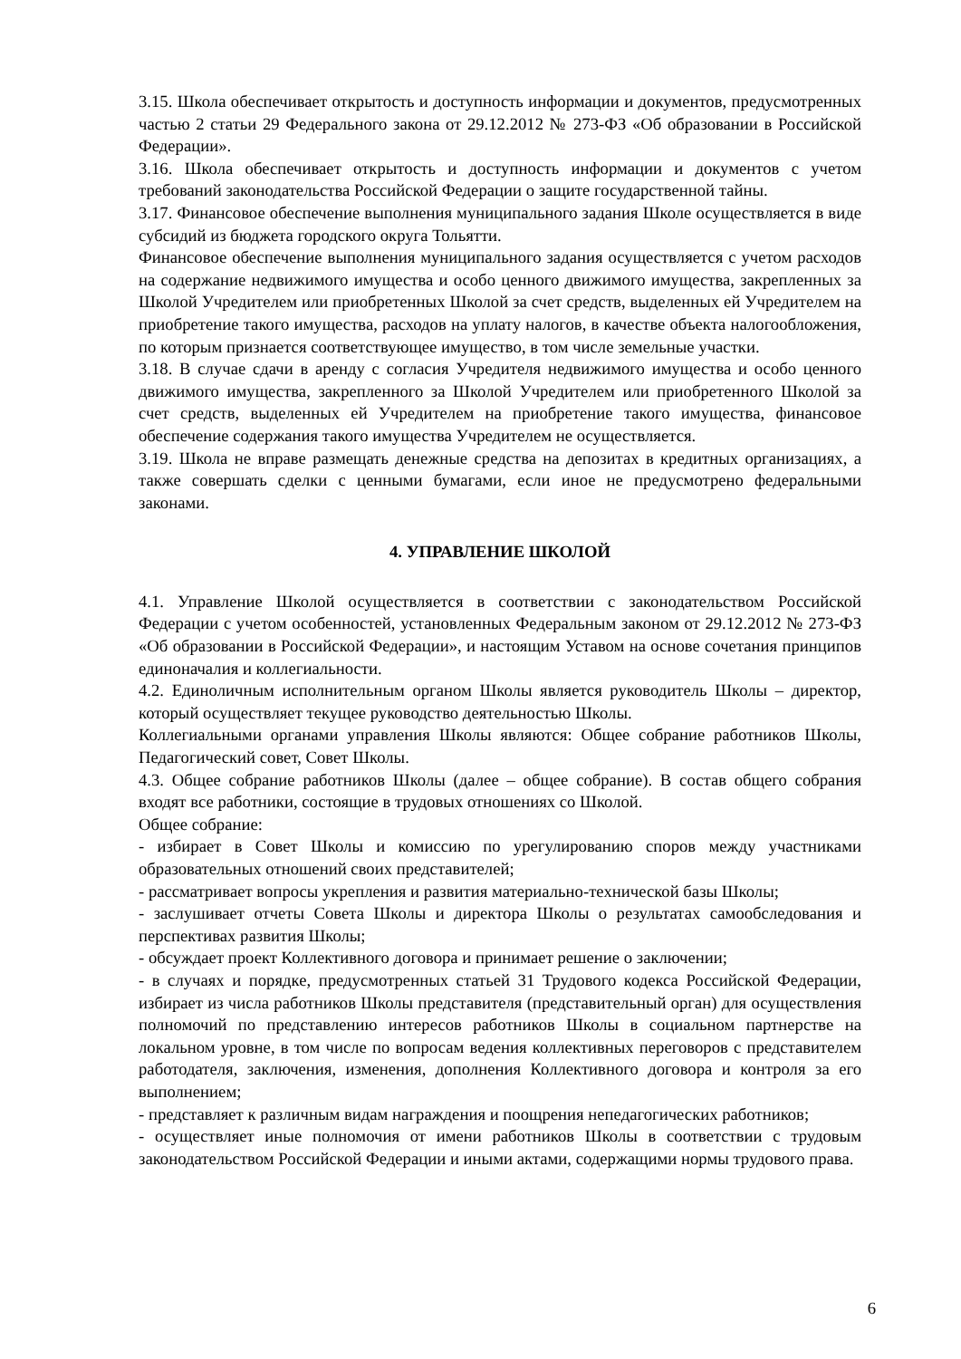3.15. Школа обеспечивает открытость и доступность информации и документов, предусмотренных частью 2 статьи 29 Федерального закона от 29.12.2012 № 273-ФЗ «Об образовании в Российской Федерации».
3.16. Школа обеспечивает открытость и доступность информации и документов с учетом требований законодательства Российской Федерации о защите государственной тайны.
3.17. Финансовое обеспечение выполнения муниципального задания Школе осуществляется в виде субсидий из бюджета городского округа Тольятти.
Финансовое обеспечение выполнения муниципального задания осуществляется с учетом расходов на содержание недвижимого имущества и особо ценного движимого имущества, закрепленных за Школой Учредителем или приобретенных Школой за счет средств, выделенных ей Учредителем на приобретение такого имущества, расходов на уплату налогов, в качестве объекта налогообложения, по которым признается соответствующее имущество, в том числе земельные участки.
3.18. В случае сдачи в аренду с согласия Учредителя недвижимого имущества и особо ценного движимого имущества, закрепленного за Школой Учредителем или приобретенного Школой за счет средств, выделенных ей Учредителем на приобретение такого имущества, финансовое обеспечение содержания такого имущества Учредителем не осуществляется.
3.19. Школа не вправе размещать денежные средства на депозитах в кредитных организациях, а также совершать сделки с ценными бумагами, если иное не предусмотрено федеральными законами.
4. УПРАВЛЕНИЕ ШКОЛОЙ
4.1. Управление Школой осуществляется в соответствии с законодательством Российской Федерации с учетом особенностей, установленных Федеральным законом от 29.12.2012 № 273-ФЗ «Об образовании в Российской Федерации», и настоящим Уставом на основе сочетания принципов единоначалия и коллегиальности.
4.2. Единоличным исполнительным органом Школы является руководитель Школы – директор, который осуществляет текущее руководство деятельностью Школы.
Коллегиальными органами управления Школы являются: Общее собрание работников Школы, Педагогический совет, Совет Школы.
4.3. Общее собрание работников Школы (далее – общее собрание). В состав общего собрания входят все работники, состоящие в трудовых отношениях со Школой.
Общее собрание:
- избирает в Совет Школы и комиссию по урегулированию споров между участниками образовательных отношений своих представителей;
- рассматривает вопросы укрепления и развития материально-технической базы Школы;
- заслушивает отчеты Совета Школы и директора Школы о результатах самообследования и перспективах развития Школы;
- обсуждает проект Коллективного договора и принимает решение о заключении;
- в случаях и порядке, предусмотренных статьей 31 Трудового кодекса Российской Федерации, избирает из числа работников Школы представителя (представительный орган) для осуществления полномочий по представлению интересов работников Школы в социальном партнерстве на локальном уровне, в том числе по вопросам ведения коллективных переговоров с представителем работодателя, заключения, изменения, дополнения Коллективного договора и контроля за его выполнением;
- представляет к различным видам награждения и поощрения непедагогических работников;
- осуществляет иные полномочия от имени работников Школы в соответствии с трудовым законодательством Российской Федерации и иными актами, содержащими нормы трудового права.
6